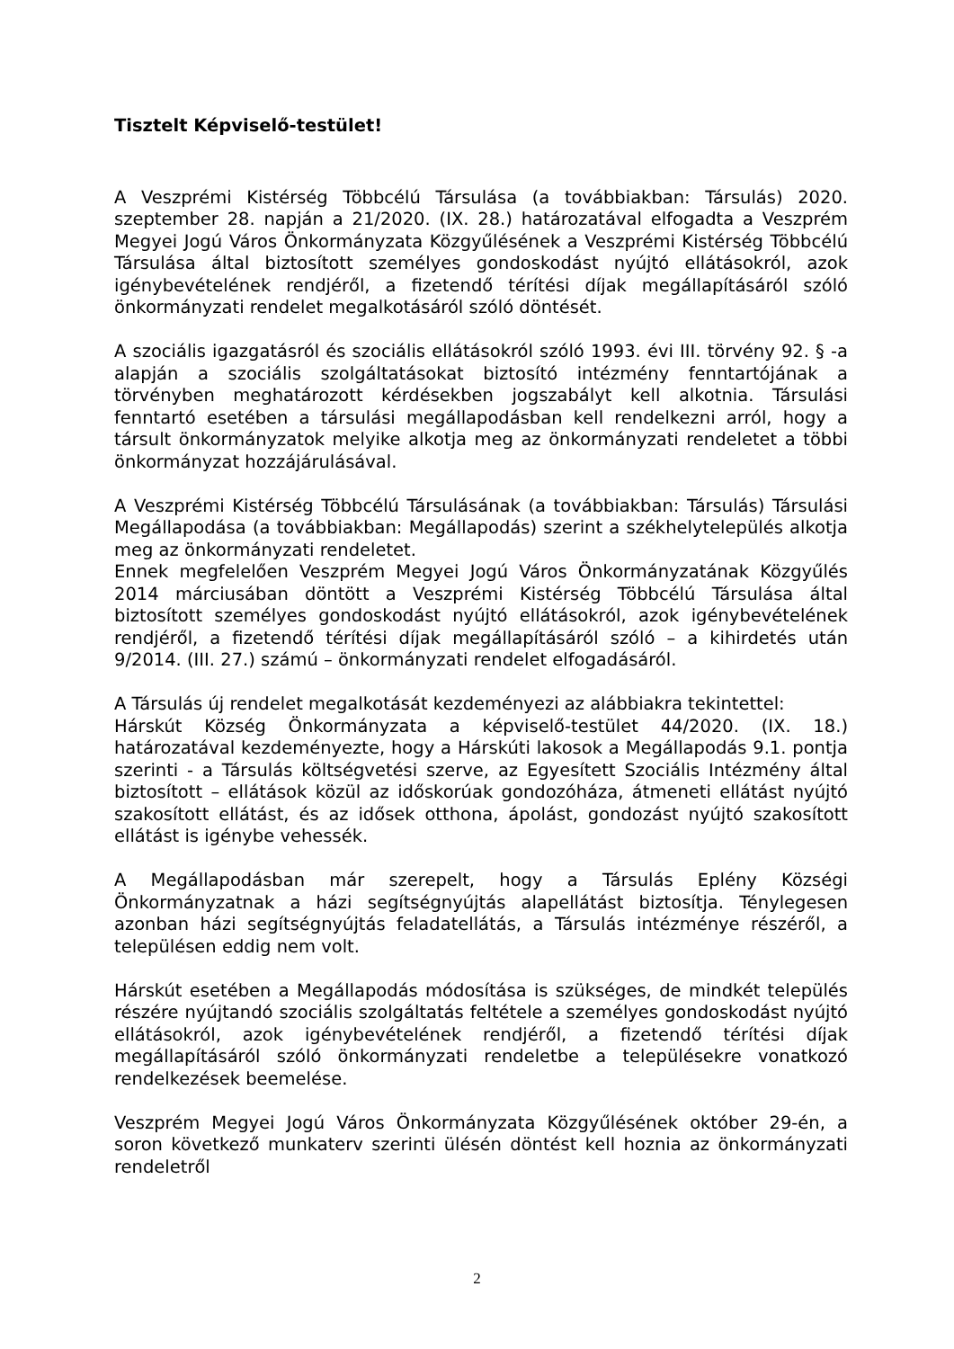Tisztelt Képviselő-testület!
A Veszprémi Kistérség Többcélú Társulása (a továbbiakban: Társulás) 2020. szeptember 28. napján a 21/2020. (IX. 28.) határozatával elfogadta a Veszprém Megyei Jogú Város Önkormányzata Közgyűlésének a Veszprémi Kistérség Többcélú Társulása által biztosított személyes gondoskodást nyújtó ellátásokról, azok igénybevételének rendjéről, a fizetendő térítési díjak megállapításáról szóló önkormányzati rendelet megalkotásáról szóló döntését.
A szociális igazgatásról és szociális ellátásokról szóló 1993. évi III. törvény 92. § -a alapján a szociális szolgáltatásokat biztosító intézmény fenntartójának a törvényben meghatározott kérdésekben jogszabályt kell alkotnia. Társulási fenntartó esetében a társulási megállapodásban kell rendelkezni arról, hogy a társult önkormányzatok melyike alkotja meg az önkormányzati rendeletet a többi önkormányzat hozzájárulásával.
A Veszprémi Kistérség Többcélú Társulásának (a továbbiakban: Társulás) Társulási Megállapodása (a továbbiakban: Megállapodás) szerint a székhelytelepülés alkotja meg az önkormányzati rendeletet.
Ennek megfelelően Veszprém Megyei Jogú Város Önkormányzatának Közgyűlés 2014 márciusában döntött a Veszprémi Kistérség Többcélú Társulása által biztosított személyes gondoskodást nyújtó ellátásokról, azok igénybevételének rendjéről, a fizetendő térítési díjak megállapításáról szóló – a kihirdetés után 9/2014. (III. 27.) számú – önkormányzati rendelet elfogadásáról.
A Társulás új rendelet megalkotását kezdeményezi az alábbiakra tekintettel:
Hárskút Község Önkormányzata a képviselő-testület 44/2020. (IX. 18.) határozatával kezdeményezte, hogy a Hárskúti lakosok a Megállapodás 9.1. pontja szerinti - a Társulás költségvetési szerve, az Egyesített Szociális Intézmény által biztosított – ellátások közül az időskorúak gondozóháza, átmeneti ellátást nyújtó szakosított ellátást, és az idősek otthona, ápolást, gondozást nyújtó szakosított ellátást is igénybe vehessék.
A Megállapodásban már szerepelt, hogy a Társulás Eplény Községi Önkormányzatnak a házi segítségnyújtás alapellátást biztosítja. Ténylegesen azonban házi segítségnyújtás feladatellátás, a Társulás intézménye részéről, a településen eddig nem volt.
Hárskút esetében a Megállapodás módosítása is szükséges, de mindkét település részére nyújtandó szociális szolgáltatás feltétele a személyes gondoskodást nyújtó ellátásokról, azok igénybevételének rendjéről, a fizetendő térítési díjak megállapításáról szóló önkormányzati rendeletbe a településekre vonatkozó rendelkezések beemelése.
Veszprém Megyei Jogú Város Önkormányzata Közgyűlésének október 29-én, a soron következő munkaterv szerinti ülésén döntést kell hoznia az önkormányzati rendeletről
2